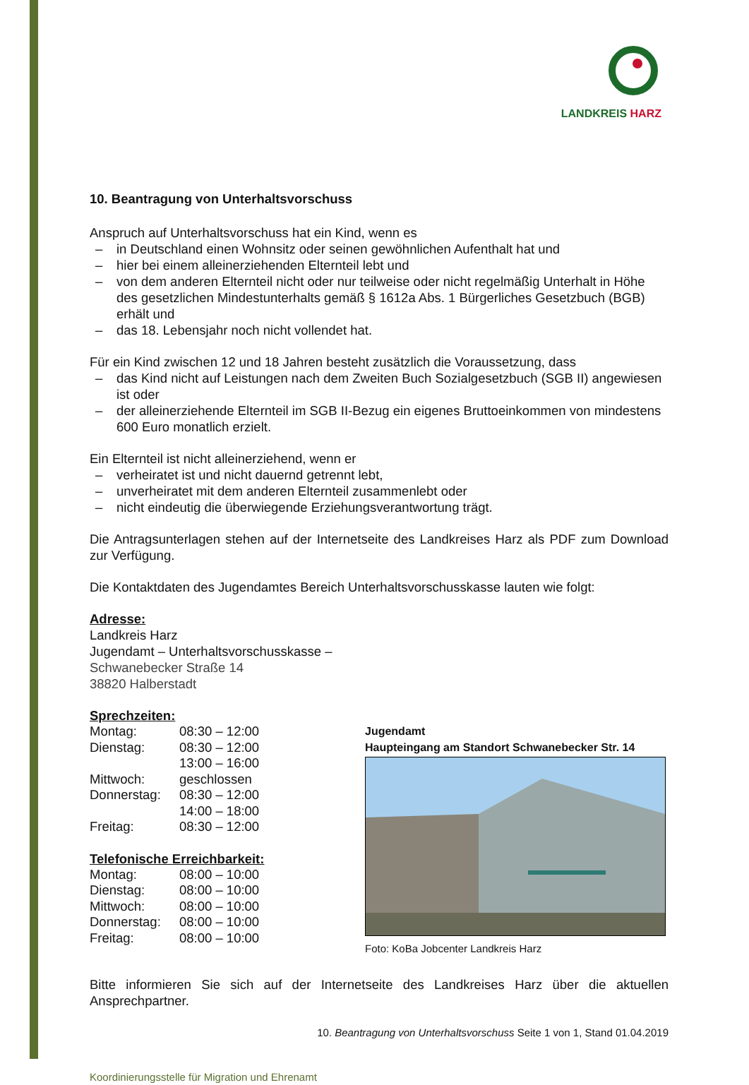LANDKREIS HARZ
10. Beantragung von Unterhaltsvorschuss
Anspruch auf Unterhaltsvorschuss hat ein Kind, wenn es
– in Deutschland einen Wohnsitz oder seinen gewöhnlichen Aufenthalt hat und
– hier bei einem alleinerziehenden Elternteil lebt und
– von dem anderen Elternteil nicht oder nur teilweise oder nicht regelmäßig Unterhalt in Höhe des gesetzlichen Mindestunterhalts gemäß § 1612a Abs. 1 Bürgerliches Gesetzbuch (BGB) erhält und
– das 18. Lebensjahr noch nicht vollendet hat.
Für ein Kind zwischen 12 und 18 Jahren besteht zusätzlich die Voraussetzung, dass
– das Kind nicht auf Leistungen nach dem Zweiten Buch Sozialgesetzbuch (SGB II) angewiesen ist oder
– der alleinerziehende Elternteil im SGB II-Bezug ein eigenes Bruttoeinkommen von mindestens 600 Euro monatlich erzielt.
Ein Elternteil ist nicht alleinerziehend, wenn er
– verheiratet ist und nicht dauernd getrennt lebt,
– unverheiratet mit dem anderen Elternteil zusammenlebt oder
– nicht eindeutig die überwiegende Erziehungsverantwortung trägt.
Die Antragsunterlagen stehen auf der Internetseite des Landkreises Harz als PDF zum Download zur Verfügung.
Die Kontaktdaten des Jugendamtes Bereich Unterhaltsvorschusskasse lauten wie folgt:
Adresse:
Landkreis Harz
Jugendamt – Unterhaltsvorschusskasse –
Schwanebecker Straße 14
38820 Halberstadt
Sprechzeiten:
| Montag: | 08:30 – 12:00 |
| Dienstag: | 08:30 – 12:00 |
| | 13:00 – 16:00 |
| Mittwoch: | geschlossen |
| Donnerstag: | 08:30 – 12:00 |
| | 14:00 – 18:00 |
| Freitag: | 08:30 – 12:00 |
Telefonische Erreichbarkeit:
| Montag: | 08:00 – 10:00 |
| Dienstag: | 08:00 – 10:00 |
| Mittwoch: | 08:00 – 10:00 |
| Donnerstag: | 08:00 – 10:00 |
| Freitag: | 08:00 – 10:00 |
Jugendamt
Haupteingang am Standort Schwanebecker Str. 14
Foto: KoBa Jobcenter Landkreis Harz
Bitte informieren Sie sich auf der Internetseite des Landkreises Harz über die aktuellen Ansprechpartner.
10. Beantragung von Unterhaltsvorschuss Seite 1 von 1, Stand 01.04.2019
Koordinierungsstelle für Migration und Ehrenamt